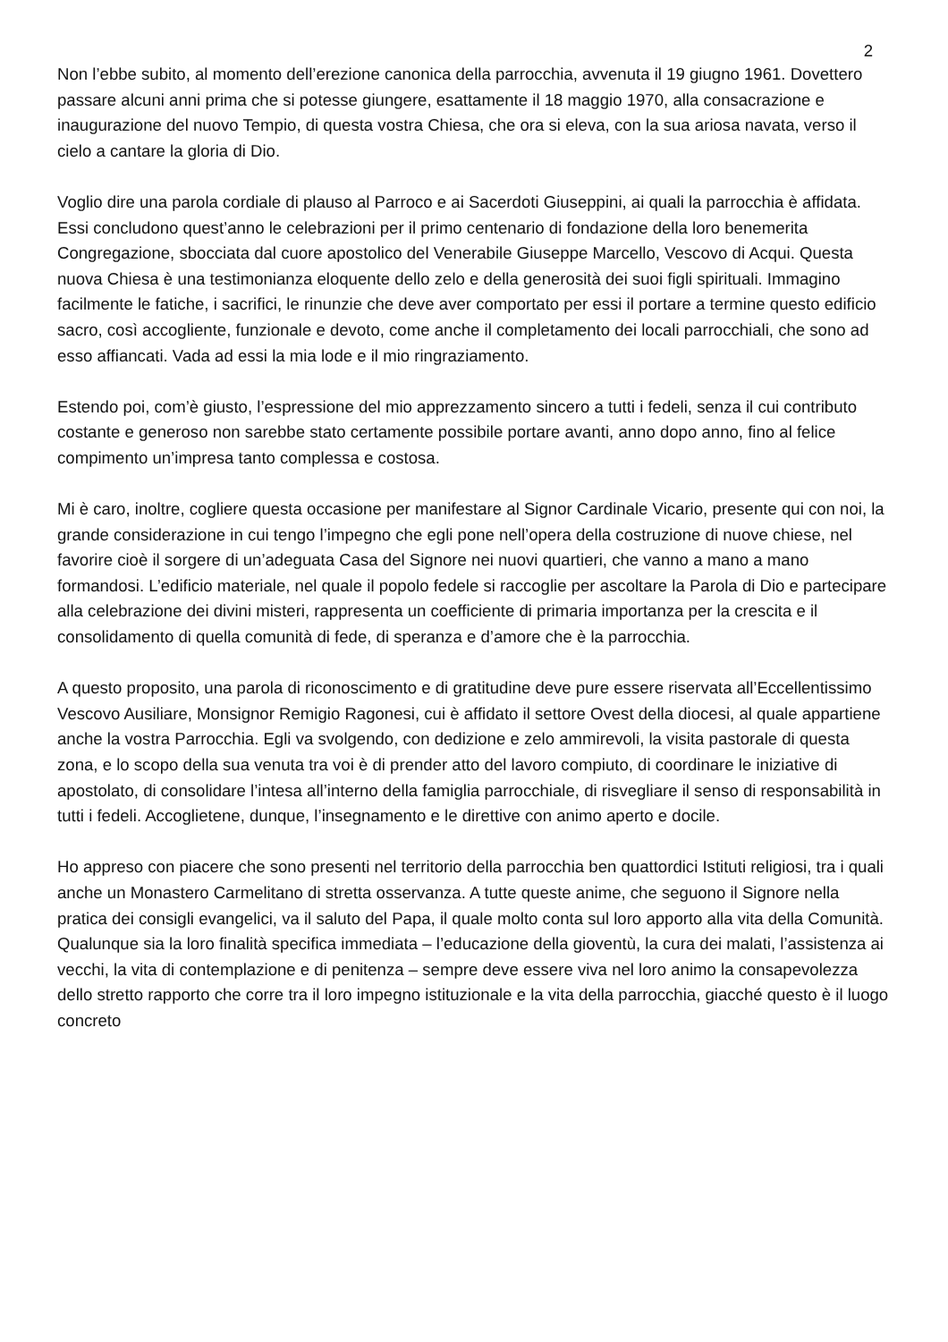2
Non l’ebbe subito, al momento dell’erezione canonica della parrocchia, avvenuta il 19 giugno 1961. Dovettero passare alcuni anni prima che si potesse giungere, esattamente il 18 maggio 1970, alla consacrazione e inaugurazione del nuovo Tempio, di questa vostra Chiesa, che ora si eleva, con la sua ariosa navata, verso il cielo a cantare la gloria di Dio.
Voglio dire una parola cordiale di plauso al Parroco e ai Sacerdoti Giuseppini, ai quali la parrocchia è affidata. Essi concludono quest’anno le celebrazioni per il primo centenario di fondazione della loro benemerita Congregazione, sbocciata dal cuore apostolico del Venerabile Giuseppe Marcello, Vescovo di Acqui. Questa nuova Chiesa è una testimonianza eloquente dello zelo e della generosità dei suoi figli spirituali. Immagino facilmente le fatiche, i sacrifici, le rinunzie che deve aver comportato per essi il portare a termine questo edificio sacro, così accogliente, funzionale e devoto, come anche il completamento dei locali parrocchiali, che sono ad esso affiancati. Vada ad essi la mia lode e il mio ringraziamento.
Estendo poi, com’è giusto, l’espressione del mio apprezzamento sincero a tutti i fedeli, senza il cui contributo costante e generoso non sarebbe stato certamente possibile portare avanti, anno dopo anno, fino al felice compimento un’impresa tanto complessa e costosa.
Mi è caro, inoltre, cogliere questa occasione per manifestare al Signor Cardinale Vicario, presente qui con noi, la grande considerazione in cui tengo l’impegno che egli pone nell’opera della costruzione di nuove chiese, nel favorire cioè il sorgere di un’adeguata Casa del Signore nei nuovi quartieri, che vanno a mano a mano formandosi. L’edificio materiale, nel quale il popolo fedele si raccoglie per ascoltare la Parola di Dio e partecipare alla celebrazione dei divini misteri, rappresenta un coefficiente di primaria importanza per la crescita e il consolidamento di quella comunità di fede, di speranza e d’amore che è la parrocchia.
A questo proposito, una parola di riconoscimento e di gratitudine deve pure essere riservata all’Eccellentissimo Vescovo Ausiliare, Monsignor Remigio Ragonesi, cui è affidato il settore Ovest della diocesi, al quale appartiene anche la vostra Parrocchia. Egli va svolgendo, con dedizione e zelo ammirevoli, la visita pastorale di questa zona, e lo scopo della sua venuta tra voi è di prender atto del lavoro compiuto, di coordinare le iniziative di apostolato, di consolidare l’intesa all’interno della famiglia parrocchiale, di risvegliare il senso di responsabilità in tutti i fedeli. Accoglietene, dunque, l’insegnamento e le direttive con animo aperto e docile.
Ho appreso con piacere che sono presenti nel territorio della parrocchia ben quattordici Istituti religiosi, tra i quali anche un Monastero Carmelitano di stretta osservanza. A tutte queste anime, che seguono il Signore nella pratica dei consigli evangelici, va il saluto del Papa, il quale molto conta sul loro apporto alla vita della Comunità. Qualunque sia la loro finalità specifica immediata – l’educazione della gioventù, la cura dei malati, l’assistenza ai vecchi, la vita di contemplazione e di penitenza – sempre deve essere viva nel loro animo la consapevolezza dello stretto rapporto che corre tra il loro impegno istituzionale e la vita della parrocchia, giacché questo è il luogo concreto